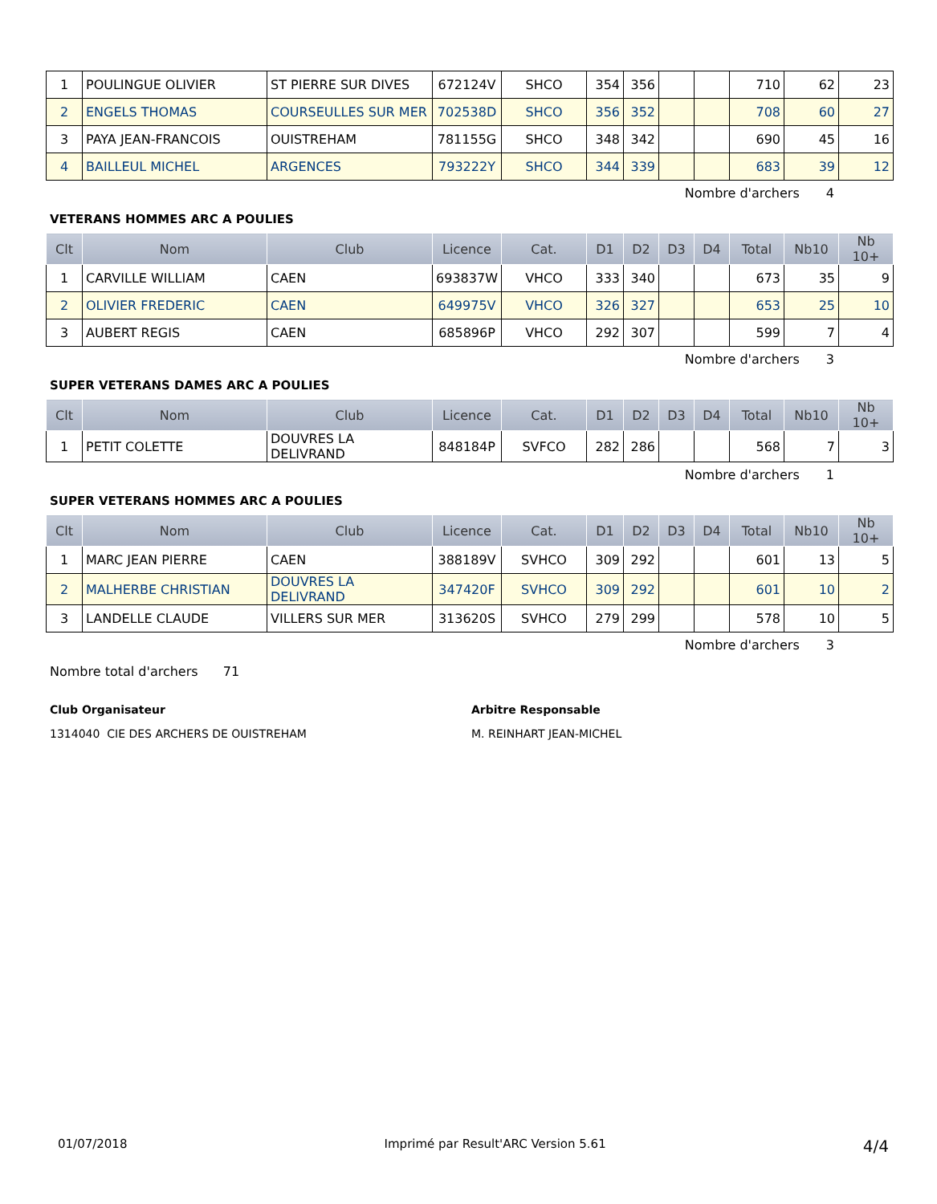| 1 | POULINGUE OLIVIER | ST PIERRE SUR DIVES | 672124V | SHCO | 354 | 356 | | | 710 | 62 | 23 |
| 2 | ENGELS THOMAS | COURSEULLES SUR MER | 702538D | SHCO | 356 | 352 | | | 708 | 60 | 27 |
| 3 | PAYA JEAN-FRANCOIS | OUISTREHAM | 781155G | SHCO | 348 | 342 | | | 690 | 45 | 16 |
| 4 | BAILLEUL MICHEL | ARGENCES | 793222Y | SHCO | 344 | 339 | | | 683 | 39 | 12 |
Nombre d'archers 4
VETERANS HOMMES ARC A POULIES
| Clt | Nom | Club | Licence | Cat. | D1 | D2 | D3 | D4 | Total | Nb10 | Nb 10+ |
| --- | --- | --- | --- | --- | --- | --- | --- | --- | --- | --- | --- |
| 1 | CARVILLE WILLIAM | CAEN | 693837W | VHCO | 333 | 340 | | | 673 | 35 | 9 |
| 2 | OLIVIER FREDERIC | CAEN | 649975V | VHCO | 326 | 327 | | | 653 | 25 | 10 |
| 3 | AUBERT REGIS | CAEN | 685896P | VHCO | 292 | 307 | | | 599 | 7 | 4 |
Nombre d'archers 3
SUPER VETERANS DAMES ARC A POULIES
| Clt | Nom | Club | Licence | Cat. | D1 | D2 | D3 | D4 | Total | Nb10 | Nb 10+ |
| --- | --- | --- | --- | --- | --- | --- | --- | --- | --- | --- | --- |
| 1 | PETIT COLETTE | DOUVRES LA DELIVRAND | 848184P | SVFCO | 282 | 286 | | | 568 | 7 | 3 |
Nombre d'archers 1
SUPER VETERANS HOMMES ARC A POULIES
| Clt | Nom | Club | Licence | Cat. | D1 | D2 | D3 | D4 | Total | Nb10 | Nb 10+ |
| --- | --- | --- | --- | --- | --- | --- | --- | --- | --- | --- | --- |
| 1 | MARC JEAN PIERRE | CAEN | 388189V | SVHCO | 309 | 292 | | | 601 | 13 | 5 |
| 2 | MALHERBE CHRISTIAN | DOUVRES LA DELIVRAND | 347420F | SVHCO | 309 | 292 | | | 601 | 10 | 2 |
| 3 | LANDELLE CLAUDE | VILLERS SUR MER | 313620S | SVHCO | 279 | 299 | | | 578 | 10 | 5 |
Nombre d'archers 3
Nombre total d'archers 71
Club Organisateur
1314040 CIE DES ARCHERS DE OUISTREHAM
Arbitre Responsable
M. REINHART JEAN-MICHEL
01/07/2018 Imprimé par Result'ARC Version 5.61 4/4